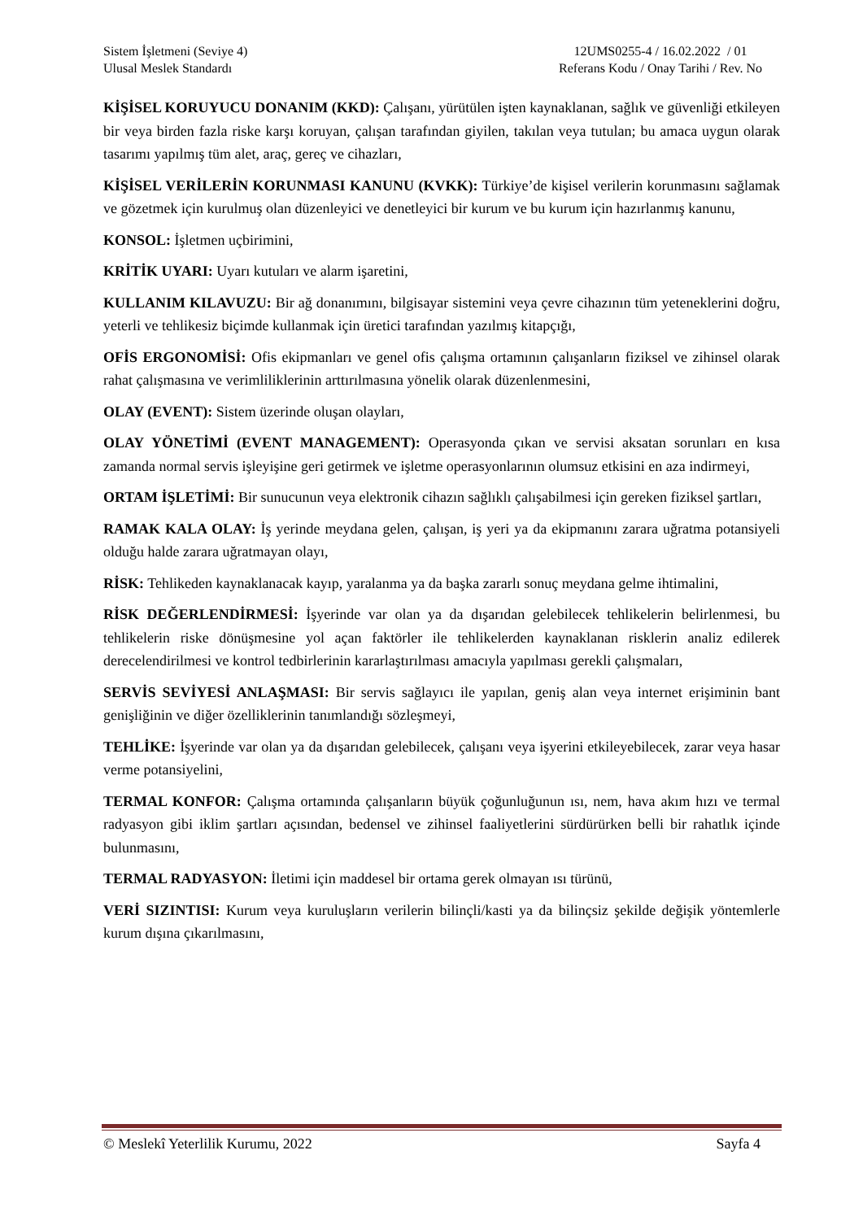Sistem İşletmeni (Seviye 4)
Ulusal Meslek Standardı
12UMS0255-4 / 16.02.2022 / 01
Referans Kodu / Onay Tarihi / Rev. No
KİŞİSEL KORUYUCU DONANIM (KKD): Çalışanı, yürütülen işten kaynaklanan, sağlık ve güvenliği etkileyen bir veya birden fazla riske karşı koruyan, çalışan tarafından giyilen, takılan veya tutulan; bu amaca uygun olarak tasarımı yapılmış tüm alet, araç, gereç ve cihazları,
KİŞİSEL VERİLERİN KORUNMASI KANUNU (KVKK): Türkiye’de kişisel verilerin korunmasını sağlamak ve gözetmek için kurulmuş olan düzenleyici ve denetleyici bir kurum ve bu kurum için hazırlanmış kanunu,
KONSOL: İşletmen uçbirimini,
KRİTİK UYARI: Uyarı kutuları ve alarm işaretini,
KULLANIM KILAVUZU: Bir ağ donanımını, bilgisayar sistemini veya çevre cihazının tüm yeteneklerini doğru, yeterli ve tehlikesiz biçimde kullanmak için üretici tarafından yazılmış kitapçığı,
OFİS ERGONOMİSİ: Ofis ekipmanları ve genel ofis çalışma ortamının çalışanların fiziksel ve zihinsel olarak rahat çalışmasına ve verimliliklerinin arttırılmasına yönelik olarak düzenlenmesini,
OLAY (EVENT): Sistem üzerinde oluşan olayları,
OLAY YÖNETİMİ (EVENT MANAGEMENT): Operasyonda çıkan ve servisi aksatan sorunları en kısa zamanda normal servis işleyişine geri getirmek ve işletme operasyonlarının olumsuz etkisini en aza indirmeyi,
ORTAM İŞLETİMİ: Bir sunucunun veya elektronik cihazın sağlıklı çalışabilmesi için gereken fiziksel şartları,
RAMAK KALA OLAY: İş yerinde meydana gelen, çalışan, iş yeri ya da ekipmanını zarara uğratma potansiyeli olduğu halde zarara uğratmayan olayı,
RİSK: Tehlikeden kaynaklanacak kayıp, yaralanma ya da başka zararlı sonuç meydana gelme ihtimalini,
RİSK DEĞERLENDİRMESİ: İşyerinde var olan ya da dışarıdan gelebilecek tehlikelerin belirlenmesi, bu tehlikelerin riske dönüşmesine yol açan faktörler ile tehlikelerden kaynaklanan risklerin analiz edilerek derecelendirilmesi ve kontrol tedbirlerinin kararlaştırılması amacıyla yapılması gerekli çalışmaları,
SERVİS SEVİYESİ ANLAŞMASI: Bir servis sağlayıcı ile yapılan, geniş alan veya internet erişiminin bant genişliğinin ve diğer özelliklerinin tanımlandığı sözleşmeyi,
TEHLİKE: İşyerinde var olan ya da dışarıdan gelebilecek, çalışanı veya işyerini etkileyebilecek, zarar veya hasar verme potansiyelini,
TERMAL KONFOR: Çalışma ortamında çalışanların büyük çoğunluğunun ısı, nem, hava akım hızı ve termal radyasyon gibi iklim şartları açısından, bedensel ve zihinsel faaliyetlerini sürdürürken belli bir rahatlık içinde bulunmasını,
TERMAL RADYASYON: İletimi için maddesel bir ortama gerek olmayan ısı türünü,
VERİ SIZINTISI: Kurum veya kuruluşların verilerin bilinçli/kasti ya da bilinçsiz şekilde değişik yöntemlerle kurum dışına çıkarılmasını,
© Meslekî Yeterlilik Kurumu, 2022
Sayfa 4